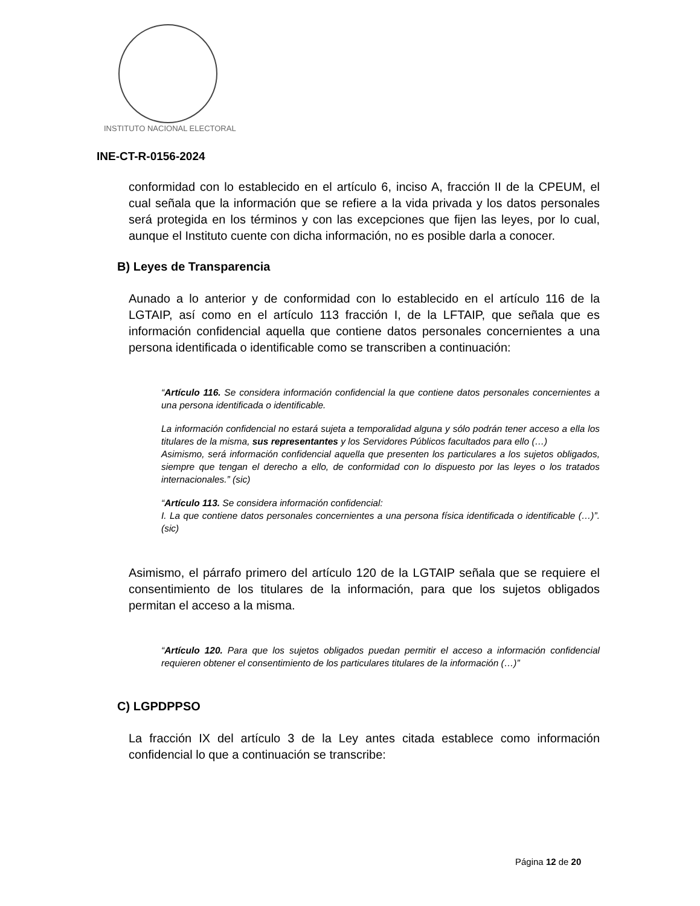INSTITUTO NACIONAL ELECTORAL
INE-CT-R-0156-2024
conformidad con lo establecido en el artículo 6, inciso A, fracción II de la CPEUM, el cual señala que la información que se refiere a la vida privada y los datos personales será protegida en los términos y con las excepciones que fijen las leyes, por lo cual, aunque el Instituto cuente con dicha información, no es posible darla a conocer.
B) Leyes de Transparencia
Aunado a lo anterior y de conformidad con lo establecido en el artículo 116 de la LGTAIP, así como en el artículo 113 fracción I, de la LFTAIP, que señala que es información confidencial aquella que contiene datos personales concernientes a una persona identificada o identificable como se transcriben a continuación:
“Artículo 116. Se considera información confidencial la que contiene datos personales concernientes a una persona identificada o identificable.
La información confidencial no estará sujeta a temporalidad alguna y sólo podrán tener acceso a ella los titulares de la misma, sus representantes y los Servidores Públicos facultados para ello (…)
Asimismo, será información confidencial aquella que presenten los particulares a los sujetos obligados, siempre que tengan el derecho a ello, de conformidad con lo dispuesto por las leyes o los tratados internacionales.” (sic)
“Artículo 113. Se considera información confidencial:
I. La que contiene datos personales concernientes a una persona física identificada o identificable (…)”. (sic)
Asimismo, el párrafo primero del artículo 120 de la LGTAIP señala que se requiere el consentimiento de los titulares de la información, para que los sujetos obligados permitan el acceso a la misma.
“Artículo 120. Para que los sujetos obligados puedan permitir el acceso a información confidencial requieren obtener el consentimiento de los particulares titulares de la información (…)”
C) LGPDPPSO
La fracción IX del artículo 3 de la Ley antes citada establece como información confidencial lo que a continuación se transcribe:
Página 12 de 20